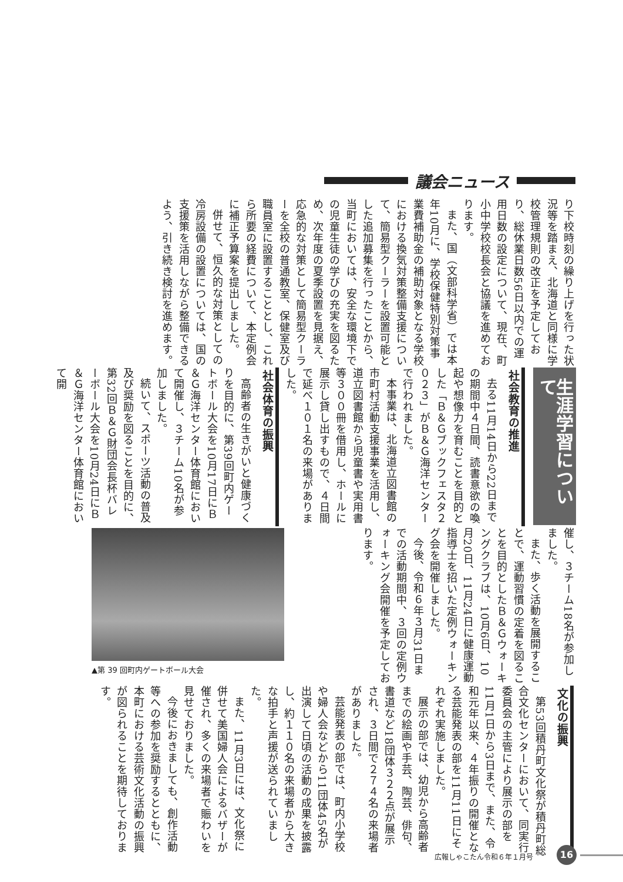議会ニュース
り下校時刻の繰り上げを行った状況等を踏まえ、北海道と同様に学校管理規則の改正を予定しており、総休業日数56日以内での運用日数の設定について、現在、町小中学校校長会と協議を進めております。
また、国（文部科学省）では本年10月に、学校保健特別対策事業費補助金の補助対象となる学校における換気対策整備支援について、簡易型クーラーを設置可能とした追加募集を行ったことから、当町においては、安全な環境下での児童生徒の学びの充実を図るため、次年度の夏季設置を見据え、応急的な対策として簡易型クーラーを全校の普通教室、保健室及び職員室に設置することとし、これら所要の経費について、本定例会に補正予算案を提出しました。
併せて、恒久的な対策としての冷房設備の設置については、国の支援策を活用しながら整備できるよう、引き続き検討を進めます。
生涯学習について
社会教育の推進
去る11月14日から22日までの期間中４日間、読書意欲の喚起や想像力を育むことを目的とした「Ｂ＆Ｇブックフェスタ２０２３」がＢ＆Ｇ海洋センターで行われました。
本事業は、北海道立図書館の市町村活動支援事業を活用し、道立図書館から児童書や実用書等３００冊を借用し、ホールに展示し貸し出すもので、４日間で延べ１０１名の来場がありました。
社会体育の振興
高齢者の生きがいと健康づくりを目的に、第39回町内ゲートボール大会を10月17日にＢ＆Ｇ海洋センター体育館において開催し、３チーム10名が参加しました。
続いて、スポーツ活動の普及及び奨励を図ることを目的に、第32回Ｂ＆Ｇ財団会長杯バレーボール大会を10月24日にＢ＆Ｇ海洋センター体育館において開
催し、３チーム18名が参加しました。
また、歩く活動を展開することで、運動習慣の定着を図ることを目的としたＢ＆Ｇウォーキングクラブは、10月6日、10月20日、11月24日に健康運動指導士を招いた定例ウォーキング会を開催しました。
今後、令和６年３月31日までの活動期間中、３回の定例ウォーキング会開催を予定しております。
▲第 39 回町内ゲートボール大会
文化の振興
第53回積丹町文化祭が積丹町総合文化センターにおいて、同実行委員会の主管により展示の部を11月1日から3日まで、また、令和元年以来、４年振りの開催となる芸能発表の部を11月11日にそれぞれ実施しました。
展示の部では、幼児から高齢者までの絵画や手芸、陶芸、俳句、書道など18団体３２２点が展示され、３日間で２７４名の来場者がありました。
芸能発表の部では、町内小学校や婦人会などから11団体45名が出演して日頃の活動の成果を披露し、約１１０名の来場者から大きな拍手と声援が送られていました。
また、11月3日には、文化祭に併せて美国婦人会によるバザーが催され、多くの来場者で賑わいを見せておりました。
今後におきましても、創作活動等への参加を奨励するとともに、本町における芸術文化活動の振興が図られることを期待しております。
広報しゃこたん令和６年１月号 16